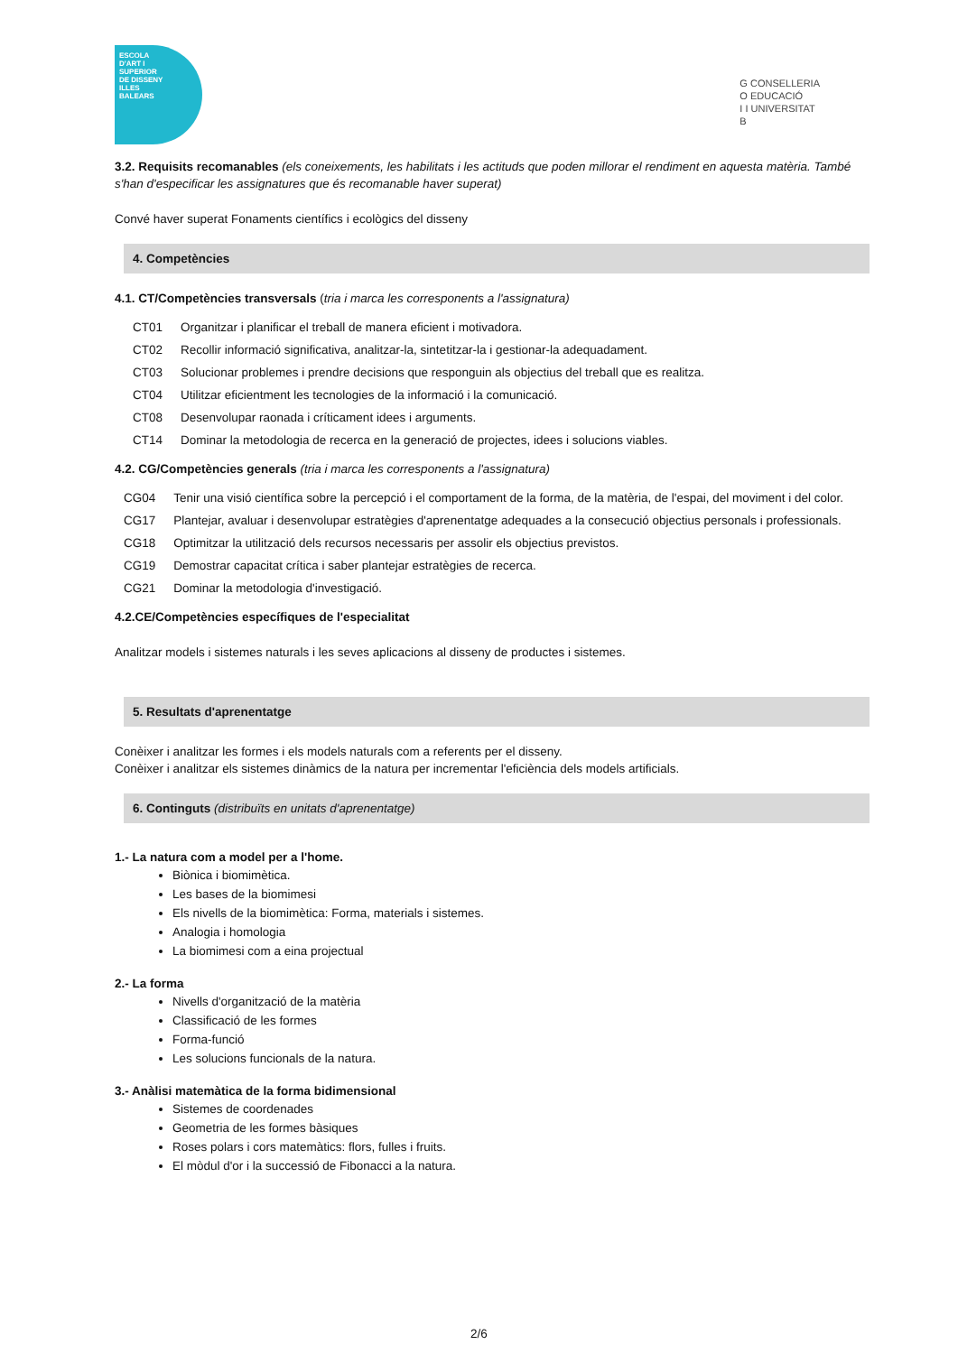ESCOLA
D'ART I
SUPERIOR
DE DISSENY
ILLES
BALEARS
G CONSELLERIA
O EDUCACIÓ
I I UNIVERSITAT
B
3.2. Requisits recomanables (els coneixements, les habilitats i les actituds que poden millorar el rendiment en aquesta matèria. També s'han d'especificar les assignatures que és recomanable haver superat)
Convé haver superat Fonaments científics i ecològics del disseny
4. Competències
4.1. CT/Competències transversals (tria i marca les corresponents a l'assignatura)
| CT01 | Organitzar i planificar el treball de manera eficient i motivadora. |
| CT02 | Recollir informació significativa, analitzar-la, sintetitzar-la i gestionar-la adequadament. |
| CT03 | Solucionar problemes i prendre decisions que responguin als objectius del treball que es realitza. |
| CT04 | Utilitzar eficientment les tecnologies de la informació i la comunicació. |
| CT08 | Desenvolupar raonada i críticament idees i arguments. |
| CT14 | Dominar la metodologia de recerca en la generació de projectes, idees i solucions viables. |
4.2. CG/Competències generals (tria i marca les corresponents a l'assignatura)
| CG04 | Tenir una visió científica sobre la percepció i el comportament de la forma, de la matèria, de l'espai, del moviment i del color. |
| CG17 | Plantejar, avaluar i desenvolupar estratègies d'aprenentatge adequades a la consecució objectius personals i professionals. |
| CG18 | Optimitzar la utilització dels recursos necessaris per assolir els objectius previstos. |
| CG19 | Demostrar capacitat crítica i saber plantejar estratègies de recerca. |
| CG21 | Dominar la metodologia d'investigació. |
4.2.CE/Competències específiques de l'especialitat
Analitzar models i sistemes naturals i les seves aplicacions al disseny de productes i sistemes.
5. Resultats d'aprenentatge
Conèixer i analitzar les formes i els models naturals com a referents per el disseny.
Conèixer i analitzar els sistemes dinàmics de la natura per incrementar l'eficiència dels models artificials.
6. Continguts (distribuïts en unitats d'aprenentatge)
1.- La natura com a model per a l'home.
Biònica i biomimètica.
Les bases de la biomimesi
Els nivells de la biomimètica: Forma, materials i sistemes.
Analogia i homologia
La biomimesi com a eina projectual
2.- La forma
Nivells d'organització de la matèria
Classificació de les formes
Forma-funció
Les solucions funcionals de la natura.
3.- Anàlisi matemàtica de la forma bidimensional
Sistemes de coordenades
Geometria de les formes bàsiques
Roses polars i cors matemàtics: flors, fulles i fruits.
El mòdul d'or i la successió de Fibonacci a la natura.
2/6